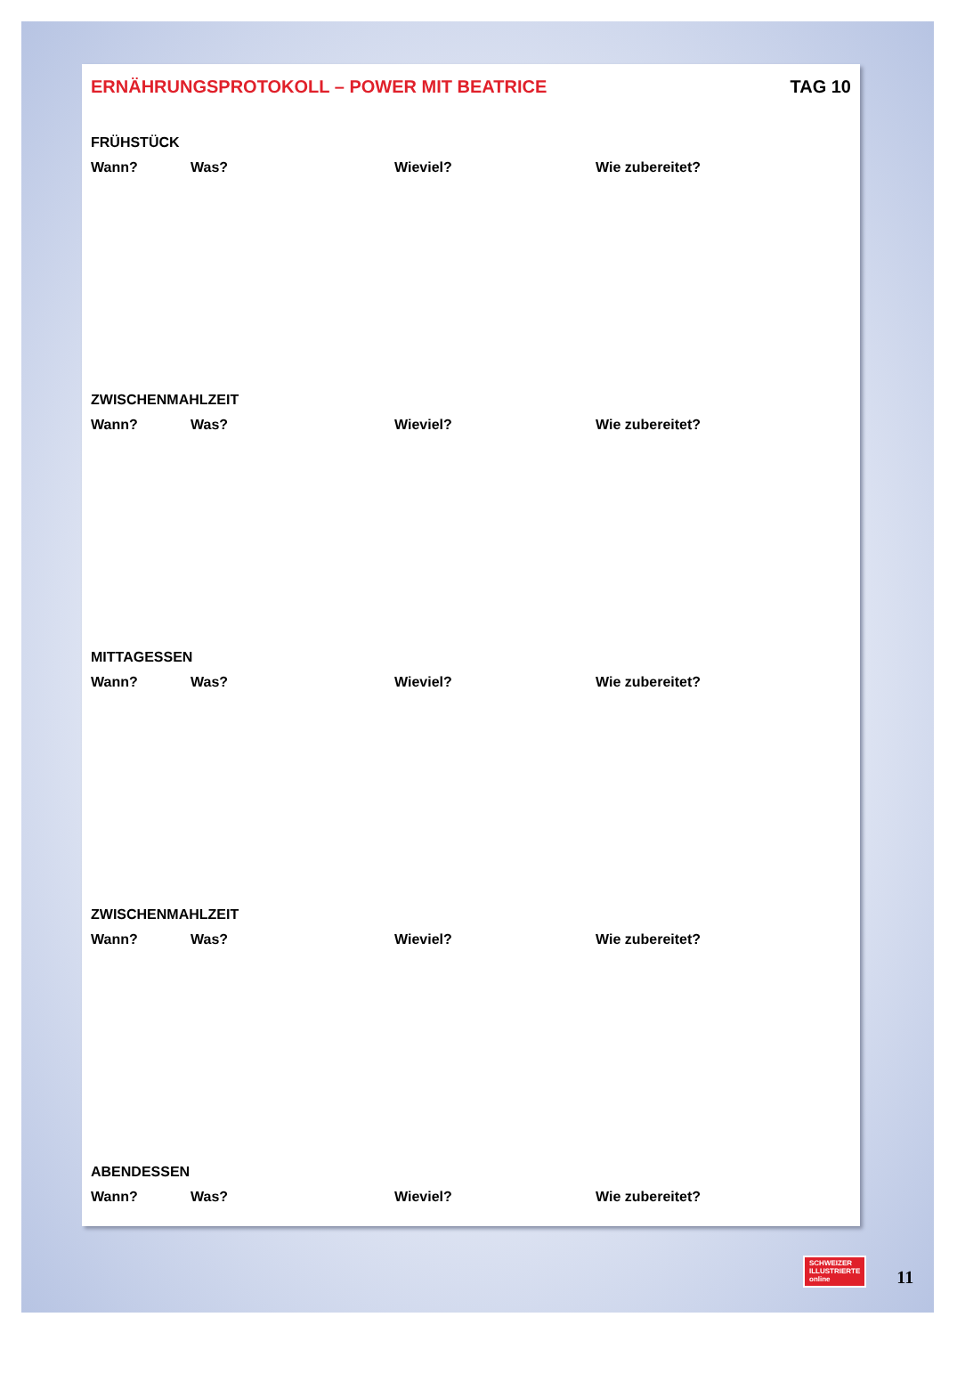ERNÄHRUNGSPROTOKOLL – POWER MIT BEATRICE TAG 10
FRÜHSTÜCK
Wann? Was? Wieviel? Wie zubereitet?
ZWISCHENMAHLZEIT
Wann? Was? Wieviel? Wie zubereitet?
MITTAGESSEN
Wann? Was? Wieviel? Wie zubereitet?
ZWISCHENMAHLZEIT
Wann? Was? Wieviel? Wie zubereitet?
ABENDESSEN
Wann? Was? Wieviel? Wie zubereitet?
SCHWEIZER
ILLUSTRIERTE
online
11